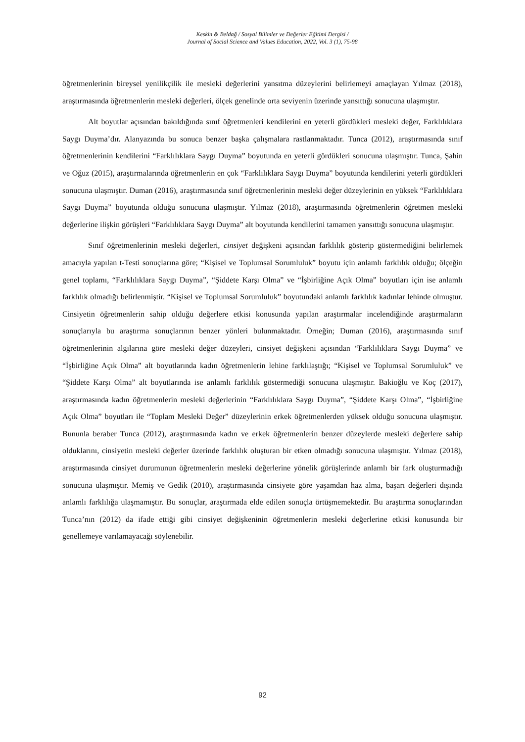Keskin & Beldağ / Sosyal Bilimler ve Değerler Eğitimi Dergisi /
Journal of Social Science and Values Education, 2022, Vol. 3 (1), 75-98
öğretmenlerinin bireysel yenilikçilik ile mesleki değerlerini yansıtma düzeylerini belirlemeyi amaçlayan Yılmaz (2018), araştırmasında öğretmenlerin mesleki değerleri, ölçek genelinde orta seviyenin üzerinde yansıttığı sonucuna ulaşmıştır.
Alt boyutlar açısından bakıldığında sınıf öğretmenleri kendilerini en yeterli gördükleri mesleki değer, Farklılıklara Saygı Duyma’dır. Alanyazında bu sonuca benzer başka çalışmalara rastlanmaktadır. Tunca (2012), araştırmasında sınıf öğretmenlerinin kendilerini “Farklılıklara Saygı Duyma” boyutunda en yeterli gördükleri sonucuna ulaşmıştır. Tunca, Şahin ve Oğuz (2015), araştırmalarında öğretmenlerin en çok “Farklılıklara Saygı Duyma” boyutunda kendilerini yeterli gördükleri sonucuna ulaşmıştır. Duman (2016), araştırmasında sınıf öğretmenlerinin mesleki değer düzeylerinin en yüksek “Farklılıklara Saygı Duyma” boyutunda olduğu sonucuna ulaşmıştır. Yılmaz (2018), araştırmasında öğretmenlerin öğretmen mesleki değerlerine ilişkin görüşleri “Farklılıklara Saygı Duyma” alt boyutunda kendilerini tamamen yansıttığı sonucuna ulaşmıştır.
Sınıf öğretmenlerinin mesleki değerleri, cinsiyet değişkeni açısından farklılık gösterip göstermediğini belirlemek amacıyla yapılan t-Testi sonuçlarına göre; “Kişisel ve Toplumsal Sorumluluk” boyutu için anlamlı farklılık olduğu; ölçeğin genel toplamı, “Farklılıklara Saygı Duyma”, “Şiddete Karşı Olma” ve “İşbirliğine Açık Olma” boyutları için ise anlamlı farklılık olmadığı belirlenmiştir. “Kişisel ve Toplumsal Sorumluluk” boyutundaki anlamlı farklılık kadınlar lehinde olmuştur. Cinsiyetin öğretmenlerin sahip olduğu değerlere etkisi konusunda yapılan araştırmalar incelendiğinde araştırmaların sonuçlarıyla bu araştırma sonuçlarının benzer yönleri bulunmaktadır. Örneğin; Duman (2016), araştırmasında sınıf öğretmenlerinin algılarına göre mesleki değer düzeyleri, cinsiyet değişkeni açısından “Farklılıklara Saygı Duyma” ve “İşbirliğine Açık Olma” alt boyutlarında kadın öğretmenlerin lehine farklılaştığı; “Kişisel ve Toplumsal Sorumluluk” ve “Şiddete Karşı Olma” alt boyutlarında ise anlamlı farklılık göstermediği sonucuna ulaşmıştır. Bakioğlu ve Koç (2017), araştırmasında kadın öğretmenlerin mesleki değerlerinin “Farklılıklara Saygı Duyma”, “Şiddete Karşı Olma”, “İşbirliğine Açık Olma” boyutları ile “Toplam Mesleki Değer” düzeylerinin erkek öğretmenlerden yüksek olduğu sonucuna ulaşmıştır. Bununla beraber Tunca (2012), araştırmasında kadın ve erkek öğretmenlerin benzer düzeylerde mesleki değerlere sahip olduklarını, cinsiyetin mesleki değerler üzerinde farklılık oluşturan bir etken olmadığı sonucuna ulaşmıştır. Yılmaz (2018), araştırmasında cinsiyet durumunun öğretmenlerin mesleki değerlerine yönelik görüşlerinde anlamlı bir fark oluşturmadığı sonucuna ulaşmıştır. Memiş ve Gedik (2010), araştırmasında cinsiyete göre yaşamdan haz alma, başarı değerleri dışında anlamlı farklılığa ulaşmamıştır. Bu sonuçlar, araştırmada elde edilen sonuçla örtüşmemektedir. Bu araştırma sonuçlarından Tunca’nın (2012) da ifade ettiği gibi cinsiyet değişkeninin öğretmenlerin mesleki değerlerine etkisi konusunda bir genellemeye varılamayacağı söylenebilir.
92